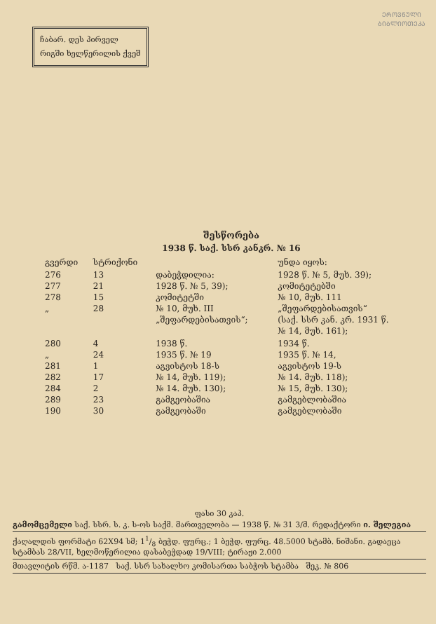ჩაბარ. დეს პირველ
რიგში ხელწერილის ქვეშ
ᲔᲠᲝᲕᲜᲣᲚᲘ
ᲑᲘᲑᲚᲘᲝᲗᲔᲙᲐ
შესწორება
1938 წ. საქ. სსრ კანკრ. № 16
| გვერდი | სტრიქონი | | უნდა იყოს: |
| 276 277 278 „ | 13 21 15 28 | დაბეჭდილია: 1928 წ. № 5, 39); კომიტეტში № 10, მუხ. III „შეფარდებისათვის“; | 1928 წ. № 5, მუხ. 39); კომიტეტებში № 10, მუხ. 111 „შეფარდებისათვის“ (საქ. სსრ კან. კრ. 1931 წ. № 14, მუხ. 161); |
| 280 „ 281 282 284 289 190 | 4 24 1 17 2 23 30 | 1938 წ. 1935 წ. № 19 აგვისტოს 18-ს № 14, მუხ. 119); № 14. მუხ. 130); გამგეობაშია გამგეობაში | 1934 წ. 1935 წ. № 14, აგვისტოს 19-ს № 14. მუხ. 118); № 15, მუხ. 130); გამგებლობაშია გამგებლობაში |
ფასი 30 კაპ.
გამომცემელი საქ. სსრ. ს. კ. ს-ოს საქმ. მართველობა — 1938 წ. № 31 3/მ. რედაქტორი ი. შელეგია
ქაღალდის ფორმატი 62X94 სმ; 11/8 ბეჭდ. ფურც.; 1 ბეჭდ. ფურც. 48.5000 სტამბ. ნიშანი. გადაეცა სტამბას 28/VII, ხელმოწერილია დასაბეჭდად 19/VIII; ტირაჟი 2.000
მთავლიტის რწმ. ა-1187 საქ. სსრ სახალხო კომისართა საბჭოს სტამბა შეკ. № 806